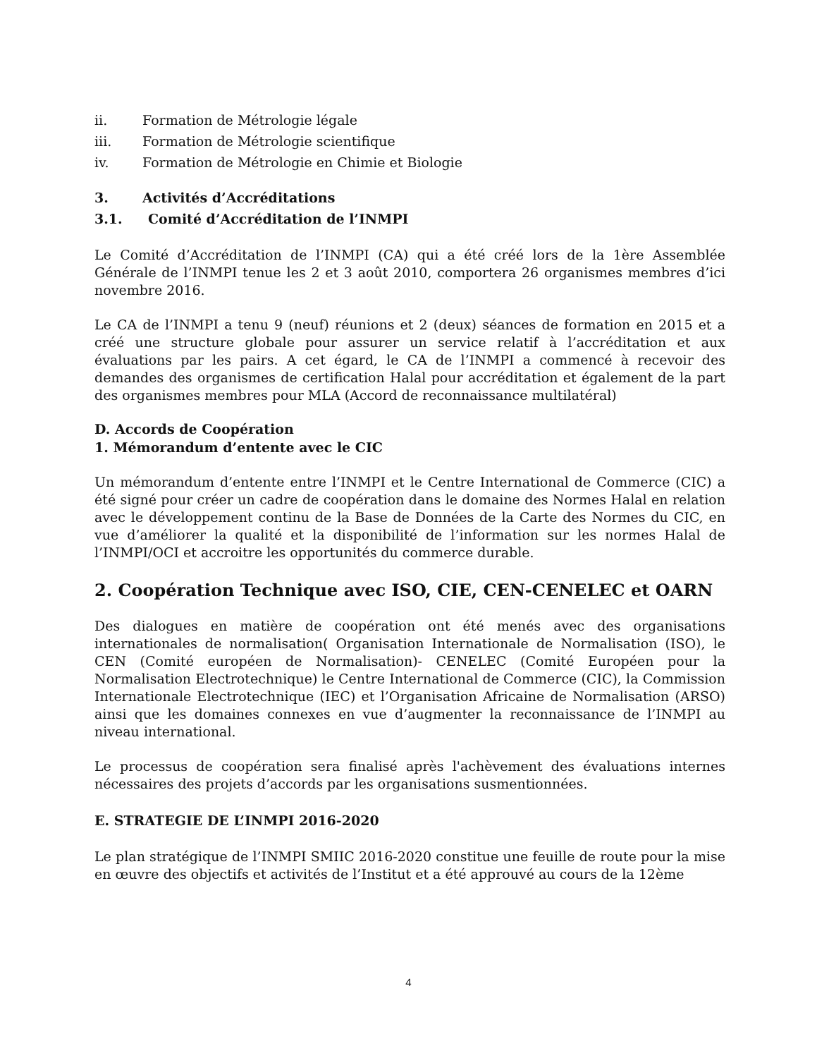ii. Formation de Métrologie légale
iii. Formation de Métrologie scientifique
iv. Formation de Métrologie en Chimie et Biologie
3. Activités d’Accréditations
3.1. Comité d’Accréditation de l’INMPI
Le Comité d’Accréditation de l’INMPI (CA) qui a été créé lors de la 1ère Assemblée Générale de l’INMPI tenue les 2 et 3 août 2010, comportera 26 organismes membres d’ici novembre 2016.
Le CA de l’INMPI a tenu 9 (neuf) réunions et 2 (deux) séances de formation en 2015 et a créé une structure globale pour assurer un service relatif à l’accréditation et aux évaluations par les pairs. A cet égard, le CA de l’INMPI a commencé à recevoir des demandes des organismes de certification Halal pour accréditation et également de la part des organismes membres pour MLA (Accord de reconnaissance multilatéral)
D. Accords de Coopération
1. Mémorandum d’entente avec le CIC
Un mémorandum d’entente entre l’INMPI et le Centre International de Commerce (CIC) a été signé pour créer un cadre de coopération dans le domaine des Normes Halal en relation avec le développement continu de la Base de Données de la Carte des Normes du CIC, en vue d’améliorer la qualité et la disponibilité de l’information sur les normes Halal de l’INMPI/OCI et accroitre les opportunités du commerce durable.
2. Coopération Technique avec ISO, CIE, CEN-CENELEC et OARN
Des dialogues en matière de coopération ont été menés avec des organisations internationales de normalisation( Organisation Internationale de Normalisation (ISO), le CEN (Comité européen de Normalisation)- CENELEC (Comité Européen pour la Normalisation Electrotechnique) le Centre International de Commerce (CIC), la Commission Internationale Electrotechnique (IEC) et l’Organisation Africaine de Normalisation (ARSO) ainsi que les domaines connexes en vue d’augmenter la reconnaissance de l’INMPI au niveau international.
Le processus de coopération sera finalisé après l'achèvement des évaluations internes nécessaires des projets d’accords par les organisations susmentionnées.
E. STRATEGIE DE L’INMPI 2016-2020
Le plan stratégique de l’INMPI SMIIC 2016-2020 constitue une feuille de route pour la mise en œuvre des objectifs et activités de l’Institut et a été approuvé au cours de la 12ème
4